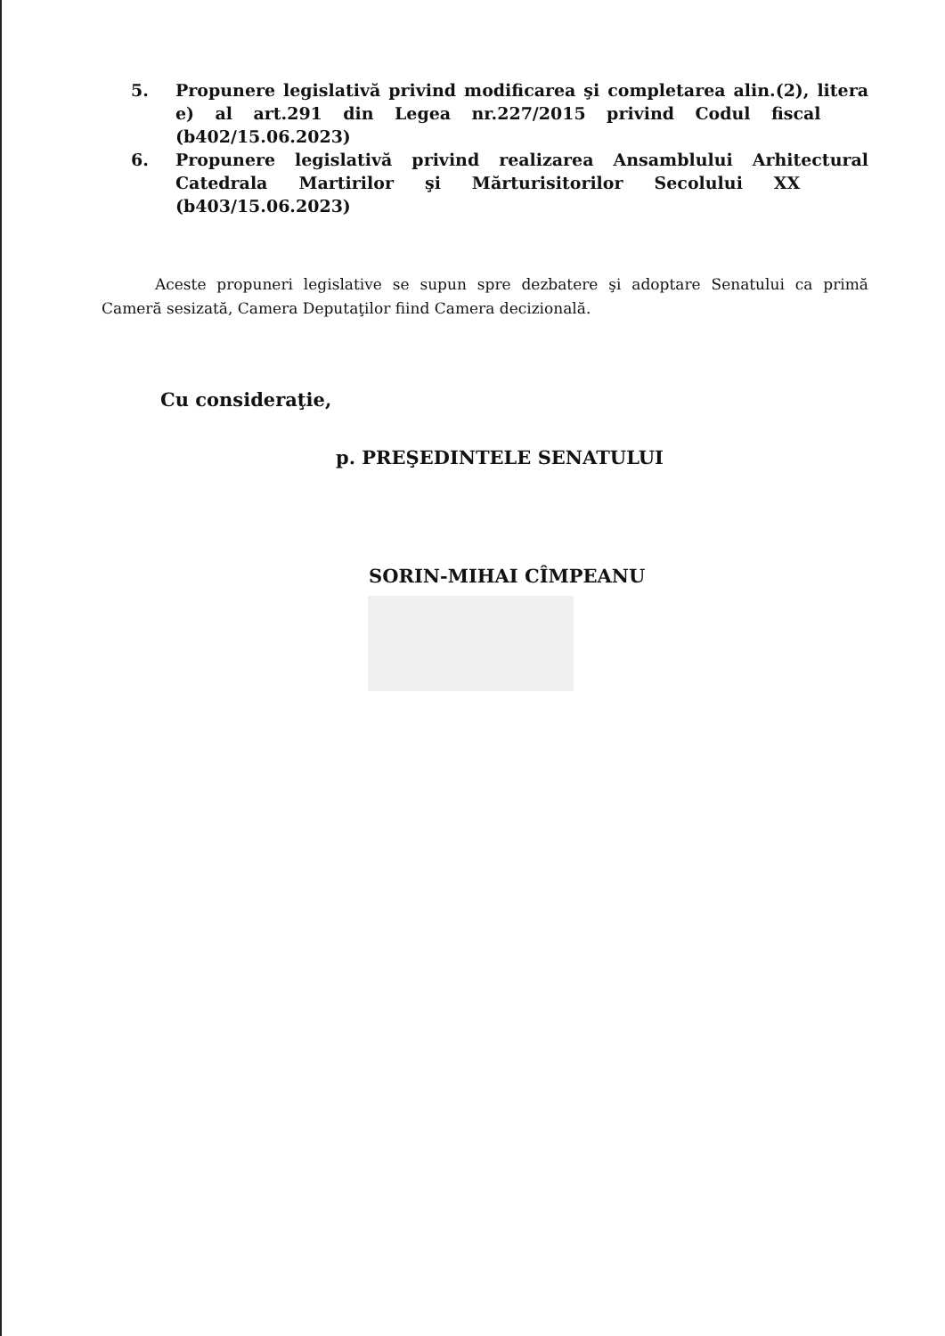5. Propunere legislativă privind modificarea şi completarea alin.(2), litera e) al art.291 din Legea nr.227/2015 privind Codul fiscal (b402/15.06.2023)
6. Propunere legislativă privind realizarea Ansamblului Arhitectural Catedrala Martirilor şi Mărturisitorilor Secolului XX (b403/15.06.2023)
Aceste propuneri legislative se supun spre dezbatere şi adoptare Senatului ca primă Cameră sesizată, Camera Deputaţilor fiind Camera decizională.
Cu consideraţie,
p. PREŞEDINTELE SENATULUI
SORIN-MIHAI CÎMPEANU